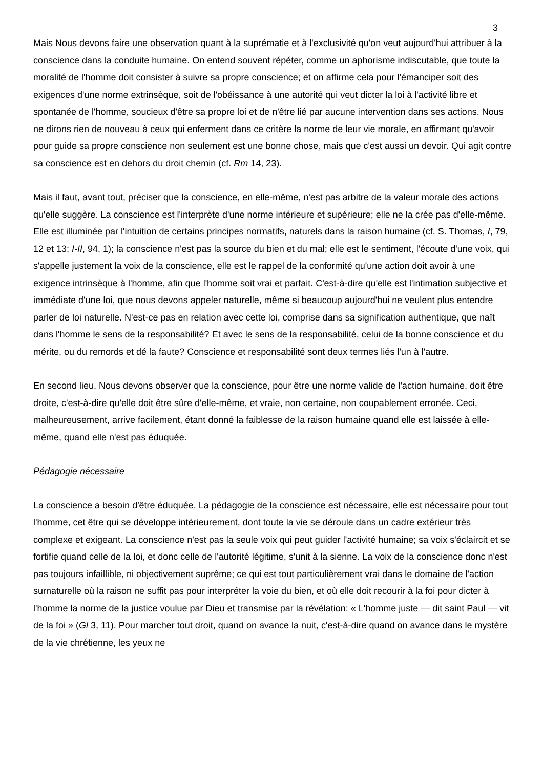3
Mais Nous devons faire une observation quant à la suprématie et à l'exclusivité qu'on veut aujourd'hui attribuer à la conscience dans la conduite humaine. On entend souvent répéter, comme un aphorisme indiscutable, que toute la moralité de l'homme doit consister à suivre sa propre conscience; et on affirme cela pour l'émanciper soit des exigences d'une norme extrinsèque, soit de l'obéissance à une autorité qui veut dicter la loi à l'activité libre et spontanée de l'homme, soucieux d'être sa propre loi et de n'être lié par aucune intervention dans ses actions. Nous ne dirons rien de nouveau à ceux qui enferment dans ce critère la norme de leur vie morale, en affirmant qu'avoir pour guide sa propre conscience non seulement est une bonne chose, mais que c'est aussi un devoir. Qui agit contre sa conscience est en dehors du droit chemin (cf. Rm 14, 23).
Mais il faut, avant tout, préciser que la conscience, en elle-même, n'est pas arbitre de la valeur morale des actions qu'elle suggère. La conscience est l'interprète d'une norme intérieure et supérieure; elle ne la crée pas d'elle-même. Elle est illuminée par l'intuition de certains principes normatifs, naturels dans la raison humaine (cf. S. Thomas, I, 79, 12 et 13; I-II, 94, 1); la conscience n'est pas la source du bien et du mal; elle est le sentiment, l'écoute d'une voix, qui s'appelle justement la voix de la conscience, elle est le rappel de la conformité qu'une action doit avoir à une exigence intrinsèque à l'homme, afin que l'homme soit vrai et parfait. C'est-à-dire qu'elle est l'intimation subjective et immédiate d'une loi, que nous devons appeler naturelle, même si beaucoup aujourd'hui ne veulent plus entendre parler de loi naturelle. N'est-ce pas en relation avec cette loi, comprise dans sa signification authentique, que naît dans l'homme le sens de la responsabilité? Et avec le sens de la responsabilité, celui de la bonne conscience et du mérite, ou du remords et dé la faute? Conscience et responsabilité sont deux termes liés l'un à l'autre.
En second lieu, Nous devons observer que la conscience, pour être une norme valide de l'action humaine, doit être droite, c'est-à-dire qu'elle doit être sûre d'elle-même, et vraie, non certaine, non coupablement erronée. Ceci, malheureusement, arrive facilement, étant donné la faiblesse de la raison humaine quand elle est laissée à elle-même, quand elle n'est pas éduquée.
Pédagogie nécessaire
La conscience a besoin d'être éduquée. La pédagogie de la conscience est nécessaire, elle est nécessaire pour tout l'homme, cet être qui se développe intérieurement, dont toute la vie se déroule dans un cadre extérieur très complexe et exigeant. La conscience n'est pas la seule voix qui peut guider l'activité humaine; sa voix s'éclaircit et se fortifie quand celle de la loi, et donc celle de l'autorité légitime, s'unit à la sienne. La voix de la conscience donc n'est pas toujours infaillible, ni objectivement suprême; ce qui est tout particulièrement vrai dans le domaine de l'action surnaturelle où la raison ne suffit pas pour interpréter la voie du bien, et où elle doit recourir à la foi pour dicter à l'homme la norme de la justice voulue par Dieu et transmise par la révélation: « L'homme juste — dit saint Paul — vit de la foi » (Gl 3, 11). Pour marcher tout droit, quand on avance la nuit, c'est-à-dire quand on avance dans le mystère de la vie chrétienne, les yeux ne